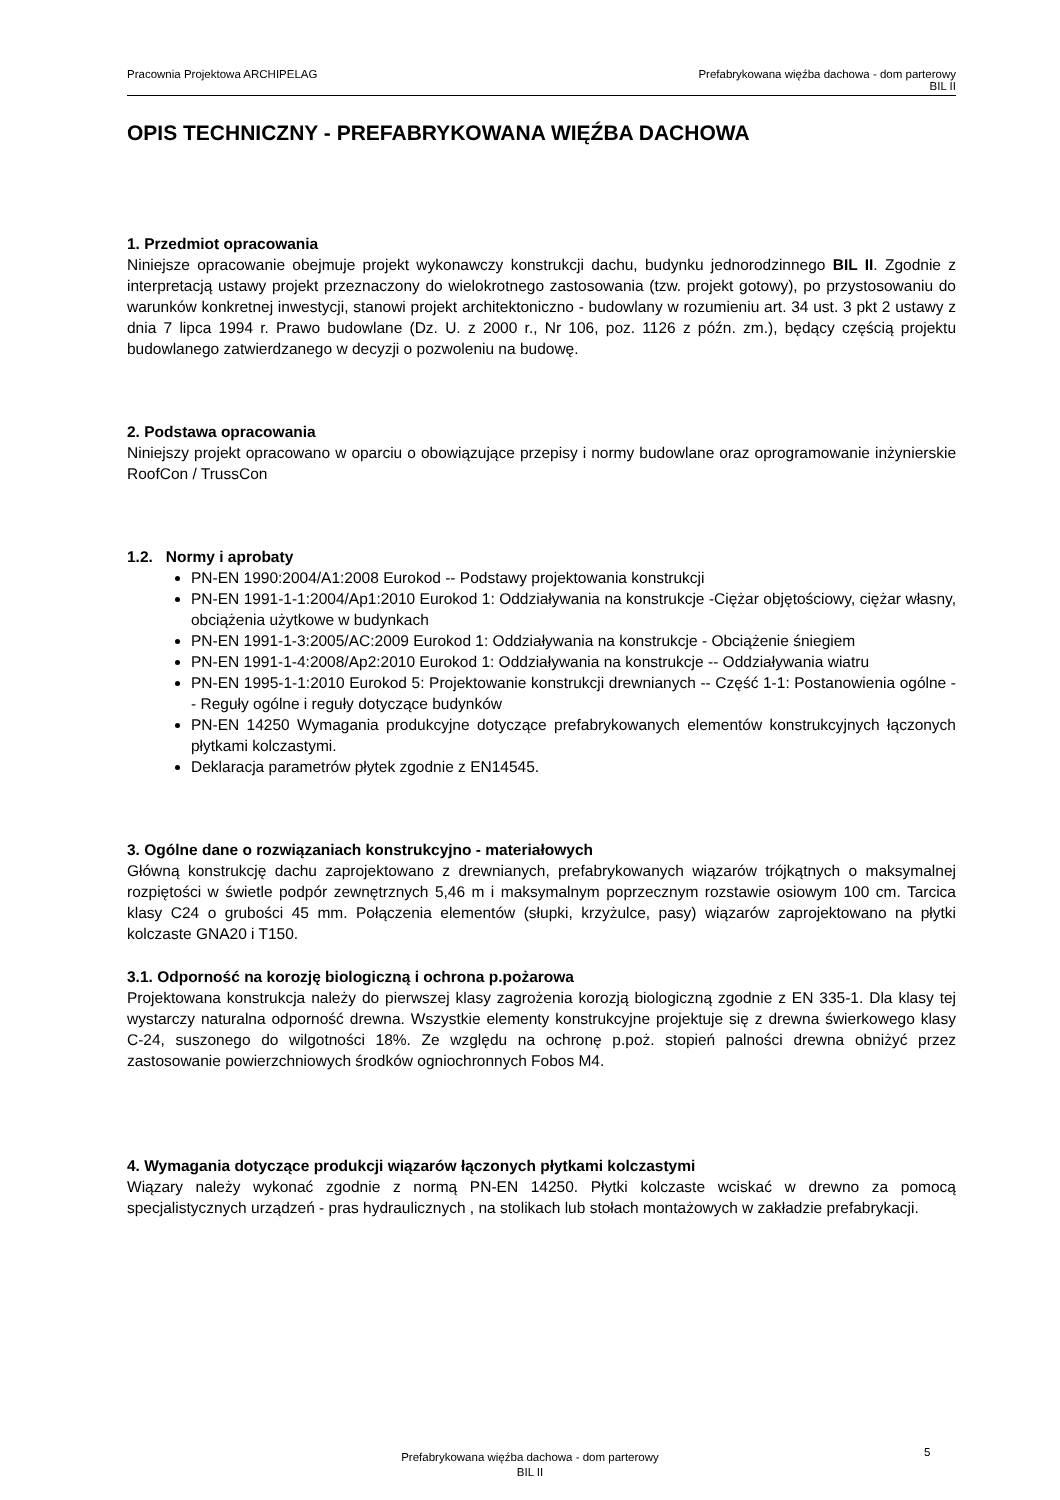Pracownia Projektowa ARCHIPELAG
Prefabrykowana więźba dachowa - dom parterowy
BIL II
OPIS TECHNICZNY - PREFABRYKOWANA WIĘŹBA DACHOWA
1. Przedmiot opracowania
Niniejsze opracowanie obejmuje projekt wykonawczy konstrukcji dachu, budynku jednorodzinnego BIL II. Zgodnie z interpretacją ustawy projekt przeznaczony do wielokrotnego zastosowania (tzw. projekt gotowy), po przystosowaniu do warunków konkretnej inwestycji, stanowi projekt architektoniczno - budowlany w rozumieniu art. 34 ust. 3 pkt 2 ustawy z dnia 7 lipca 1994 r. Prawo budowlane (Dz. U. z 2000 r., Nr 106, poz. 1126 z późn. zm.), będący częścią projektu budowlanego zatwierdzanego w decyzji o pozwoleniu na budowę.
2. Podstawa opracowania
Niniejszy projekt opracowano w oparciu o obowiązujące przepisy i normy budowlane oraz oprogramowanie inżynierskie RoofCon / TrussCon
1.2. Normy i aprobaty
PN-EN 1990:2004/A1:2008 Eurokod -- Podstawy projektowania konstrukcji
PN-EN 1991-1-1:2004/Ap1:2010 Eurokod 1: Oddziaływania na konstrukcje -Ciężar objętościowy, ciężar własny, obciążenia użytkowe w budynkach
PN-EN 1991-1-3:2005/AC:2009 Eurokod 1: Oddziaływania na konstrukcje - Obciążenie śniegiem
PN-EN 1991-1-4:2008/Ap2:2010 Eurokod 1: Oddziaływania na konstrukcje -- Oddziaływania wiatru
PN-EN 1995-1-1:2010 Eurokod 5: Projektowanie konstrukcji drewnianych -- Część 1-1: Postanowienia ogólne -- Reguły ogólne i reguły dotyczące budynków
PN-EN 14250 Wymagania produkcyjne dotyczące prefabrykowanych elementów konstrukcyjnych łączonych płytkami kolczastymi.
Deklaracja parametrów płytek zgodnie z EN14545.
3. Ogólne dane o rozwiązaniach konstrukcyjno - materiałowych
Główną konstrukcję dachu zaprojektowano z drewnianych, prefabrykowanych wiązarów trójkątnych o maksymalnej rozpiętości w świetle podpór zewnętrznych 5,46 m i maksymalnym poprzecznym rozstawie osiowym 100 cm. Tarcica klasy C24 o grubości 45 mm. Połączenia elementów (słupki, krzyżulce, pasy) wiązarów zaprojektowano na płytki kolczaste GNA20 i T150.
3.1. Odporność na korozję biologiczną i ochrona p.pożarowa
Projektowana konstrukcja należy do pierwszej klasy zagrożenia korozją biologiczną zgodnie z EN 335-1. Dla klasy tej wystarczy naturalna odporność drewna. Wszystkie elementy konstrukcyjne projektuje się z drewna świerkowego klasy C-24, suszonego do wilgotności 18%. Ze względu na ochronę p.poż. stopień palności drewna obniżyć przez zastosowanie powierzchniowych środków ogniochronnych Fobos M4.
4. Wymagania dotyczące produkcji wiązarów łączonych płytkami kolczastymi
Wiązary należy wykonać zgodnie z normą PN-EN 14250. Płytki kolczaste wciskać w drewno za pomocą specjalistycznych urządzeń - pras hydraulicznych , na stolikach lub stołach montażowych w zakładzie prefabrykacji.
Prefabrykowana więźba dachowa - dom parterowy
BIL II
5